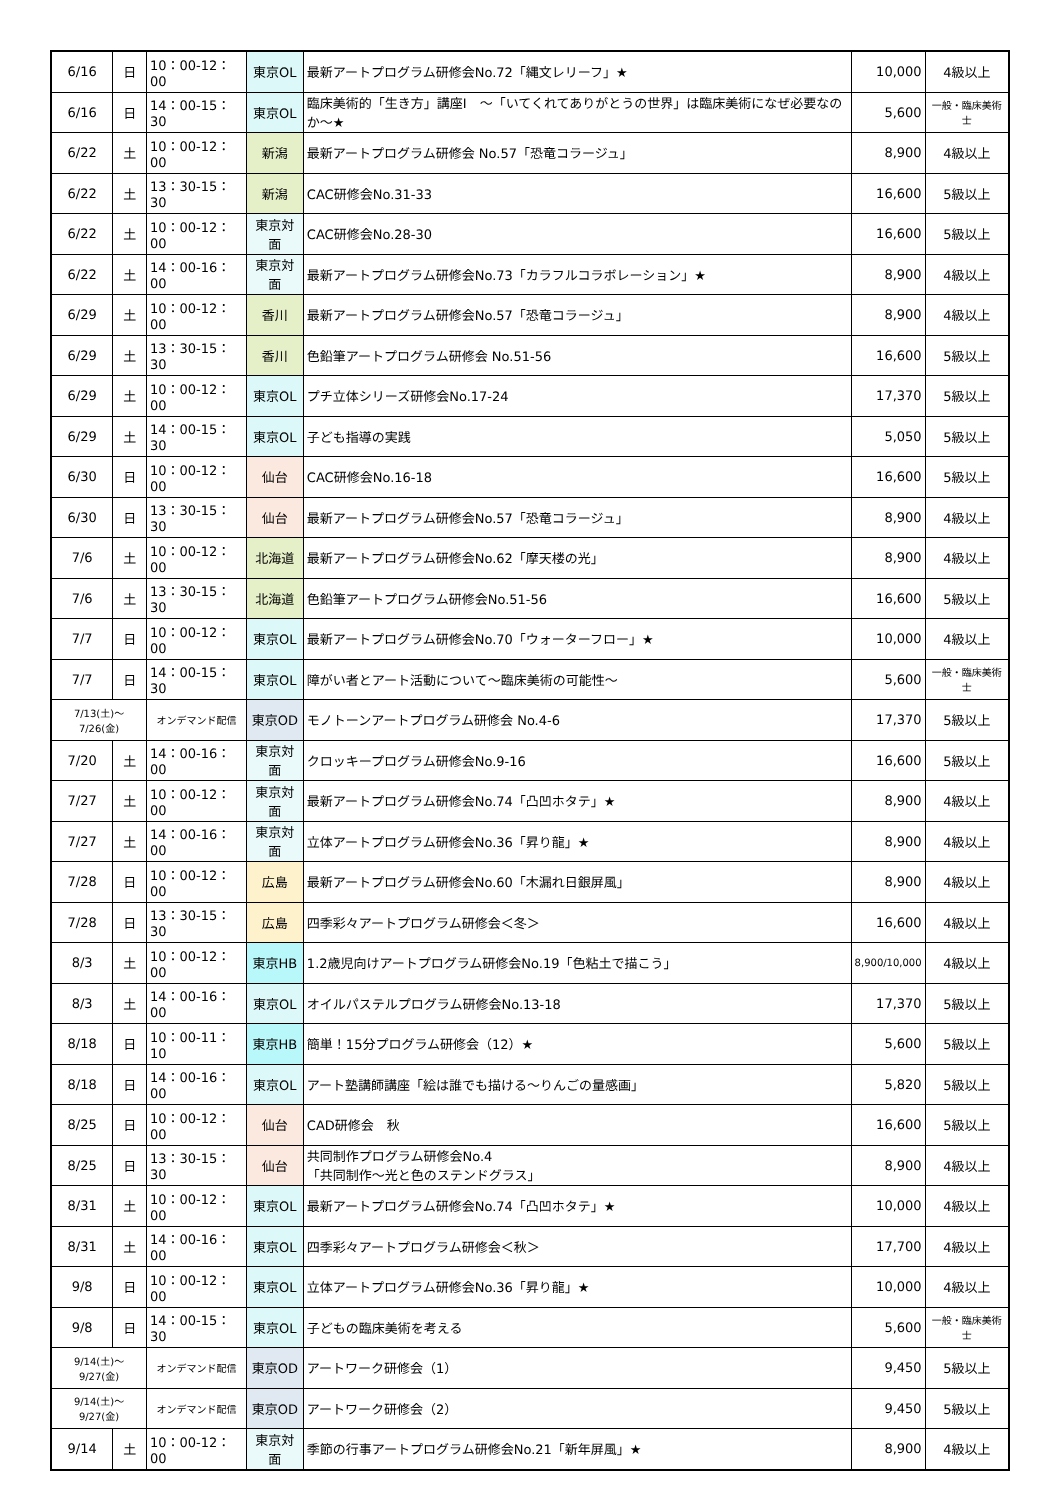| 6/16 | 日 | 10：00-12：00 | 東京OL | 最新アートプログラム研修会No.72「縄文レリーフ」★ | 10,000 | 4級以上 |
| 6/16 | 日 | 14：00-15：30 | 東京OL | 臨床美術的「生き方」講座Ⅰ ～「いてくれてありがとうの世界」は臨床美術になぜ必要なのか～★ | 5,600 | 一般・臨床美術士 |
| 6/22 | 土 | 10：00-12：00 | 新潟 | 最新アートプログラム研修会 No.57「恐竜コラージュ」 | 8,900 | 4級以上 |
| 6/22 | 土 | 13：30-15：30 | 新潟 | CAC研修会No.31-33 | 16,600 | 5級以上 |
| 6/22 | 土 | 10：00-12：00 | 東京対面 | CAC研修会No.28-30 | 16,600 | 5級以上 |
| 6/22 | 土 | 14：00-16：00 | 東京対面 | 最新アートプログラム研修会No.73「カラフルコラボレーション」★ | 8,900 | 4級以上 |
| 6/29 | 土 | 10：00-12：00 | 香川 | 最新アートプログラム研修会No.57「恐竜コラージュ」 | 8,900 | 4級以上 |
| 6/29 | 土 | 13：30-15：30 | 香川 | 色鉛筆アートプログラム研修会 No.51-56 | 16,600 | 5級以上 |
| 6/29 | 土 | 10：00-12：00 | 東京OL | プチ立体シリーズ研修会No.17-24 | 17,370 | 5級以上 |
| 6/29 | 土 | 14：00-15：30 | 東京OL | 子ども指導の実践 | 5,050 | 5級以上 |
| 6/30 | 日 | 10：00-12：00 | 仙台 | CAC研修会No.16-18 | 16,600 | 5級以上 |
| 6/30 | 日 | 13：30-15：30 | 仙台 | 最新アートプログラム研修会No.57「恐竜コラージュ」 | 8,900 | 4級以上 |
| 7/6 | 土 | 10：00-12：00 | 北海道 | 最新アートプログラム研修会No.62「摩天楼の光」 | 8,900 | 4級以上 |
| 7/6 | 土 | 13：30-15：30 | 北海道 | 色鉛筆アートプログラム研修会No.51-56 | 16,600 | 5級以上 |
| 7/7 | 日 | 10：00-12：00 | 東京OL | 最新アートプログラム研修会No.70「ウォーターフロー」★ | 10,000 | 4級以上 |
| 7/7 | 日 | 14：00-15：30 | 東京OL | 障がい者とアート活動について～臨床美術の可能性～ | 5,600 | 一般・臨床美術士 |
| 7/13(土)～7/26(金) | | オンデマンド配信 | 東京OD | モノトーンアートプログラム研修会 No.4-6 | 17,370 | 5級以上 |
| 7/20 | 土 | 14：00-16：00 | 東京対面 | クロッキープログラム研修会No.9-16 | 16,600 | 5級以上 |
| 7/27 | 土 | 10：00-12：00 | 東京対面 | 最新アートプログラム研修会No.74「凸凹ホタテ」★ | 8,900 | 4級以上 |
| 7/27 | 土 | 14：00-16：00 | 東京対面 | 立体アートプログラム研修会No.36「昇り龍」★ | 8,900 | 4級以上 |
| 7/28 | 日 | 10：00-12：00 | 広島 | 最新アートプログラム研修会No.60「木漏れ日銀屏風」 | 8,900 | 4級以上 |
| 7/28 | 日 | 13：30-15：30 | 広島 | 四季彩々アートプログラム研修会＜冬＞ | 16,600 | 4級以上 |
| 8/3 | 土 | 10：00-12：00 | 東京HB | 1.2歳児向けアートプログラム研修会No.19「色粘土で描こう」 | 8,900/10,000 | 4級以上 |
| 8/3 | 土 | 14：00-16：00 | 東京OL | オイルパステルプログラム研修会No.13-18 | 17,370 | 5級以上 |
| 8/18 | 日 | 10：00-11：10 | 東京HB | 簡単！15分プログラム研修会（12）★ | 5,600 | 5級以上 |
| 8/18 | 日 | 14：00-16：00 | 東京OL | アート塾講師講座「絵は誰でも描ける～りんごの量感画」 | 5,820 | 5級以上 |
| 8/25 | 日 | 10：00-12：00 | 仙台 | CAD研修会 秋 | 16,600 | 5級以上 |
| 8/25 | 日 | 13：30-15：30 | 仙台 | 共同制作プログラム研修会No.4 「共同制作～光と色のステンドグラス」 | 8,900 | 4級以上 |
| 8/31 | 土 | 10：00-12：00 | 東京OL | 最新アートプログラム研修会No.74「凸凹ホタテ」★ | 10,000 | 4級以上 |
| 8/31 | 土 | 14：00-16：00 | 東京OL | 四季彩々アートプログラム研修会＜秋＞ | 17,700 | 4級以上 |
| 9/8 | 日 | 10：00-12：00 | 東京OL | 立体アートプログラム研修会No.36「昇り龍」★ | 10,000 | 4級以上 |
| 9/8 | 日 | 14：00-15：30 | 東京OL | 子どもの臨床美術を考える | 5,600 | 一般・臨床美術士 |
| 9/14(土)～9/27(金) | | オンデマンド配信 | 東京OD | アートワーク研修会（1） | 9,450 | 5級以上 |
| 9/14(土)～9/27(金) | | オンデマンド配信 | 東京OD | アートワーク研修会（2） | 9,450 | 5級以上 |
| 9/14 | 土 | 10：00-12：00 | 東京対面 | 季節の行事アートプログラム研修会No.21「新年屏風」★ | 8,900 | 4級以上 |